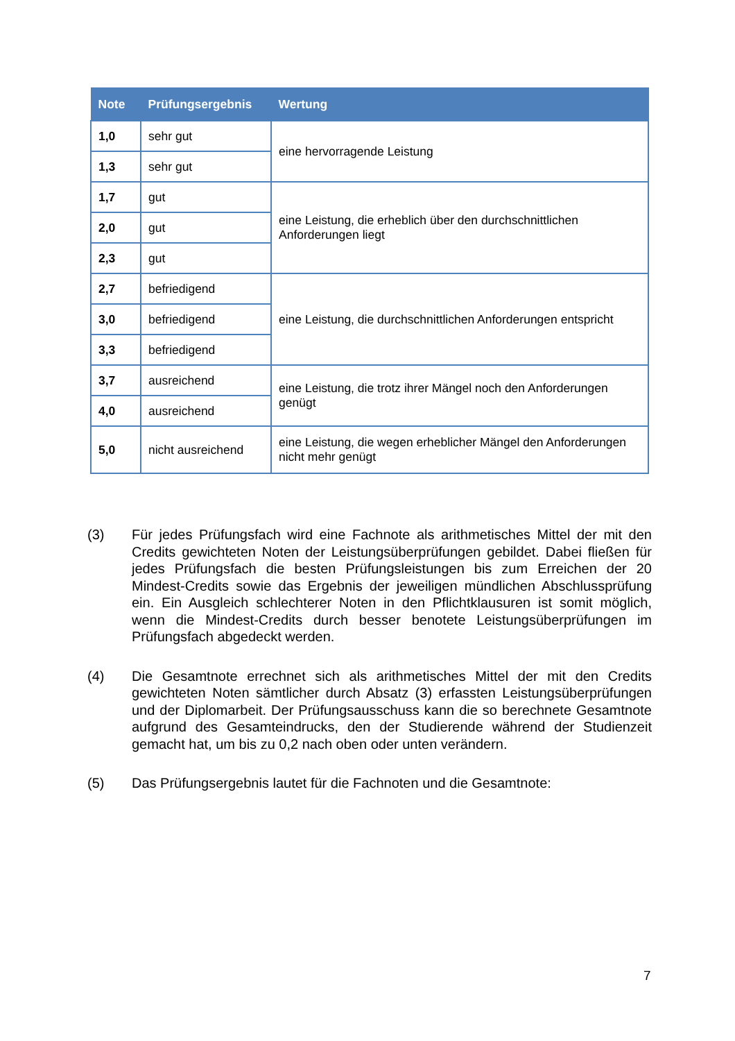| Note | Prüfungsergebnis | Wertung |
| --- | --- | --- |
| 1,0 | sehr gut | eine hervorragende Leistung |
| 1,3 | sehr gut | |
| 1,7 | gut | eine Leistung, die erheblich über den durchschnittlichen Anforderungen liegt |
| 2,0 | gut | |
| 2,3 | gut | |
| 2,7 | befriedigend | eine Leistung, die durchschnittlichen Anforderungen ent­spricht |
| 3,0 | befriedigend | |
| 3,3 | befriedigend | |
| 3,7 | ausreichend | eine Leistung, die trotz ihrer Mängel noch den Anforderun­gen genügt |
| 4,0 | ausreichend | |
| 5,0 | nicht ausreichend | eine Leistung, die wegen erheblicher Mängel den Anforde­rungen nicht mehr genügt |
(3) Für jedes Prüfungsfach wird eine Fachnote als arithmetisches Mittel der mit den Credits gewichteten Noten der Leistungsüberprüfungen gebildet. Dabei fließen für jedes Prüfungsfach die besten Prüfungsleistungen bis zum Errei­chen der 20 Mindest-Credits sowie das Ergebnis der jeweiligen mündlichen Abschlussprüfung ein. Ein Ausgleich schlechterer Noten in den Pflichtklausu­ren ist somit möglich, wenn die Mindest-Credits durch besser benotete Leis­tungsüberprüfungen im Prüfungsfach abgedeckt werden.
(4) Die Gesamtnote errechnet sich als arithmetisches Mittel der mit den Credits gewichteten Noten sämtlicher durch Absatz (3) erfassten Leistungsüberprü­fungen und der Diplomarbeit. Der Prüfungsausschuss kann die so berechnete Gesamtnote aufgrund des Gesamteindrucks, den der Studierende während der Studienzeit gemacht hat, um bis zu 0,2 nach oben oder unten verändern.
(5) Das Prüfungsergebnis lautet für die Fachnoten und die Gesamtnote:
7